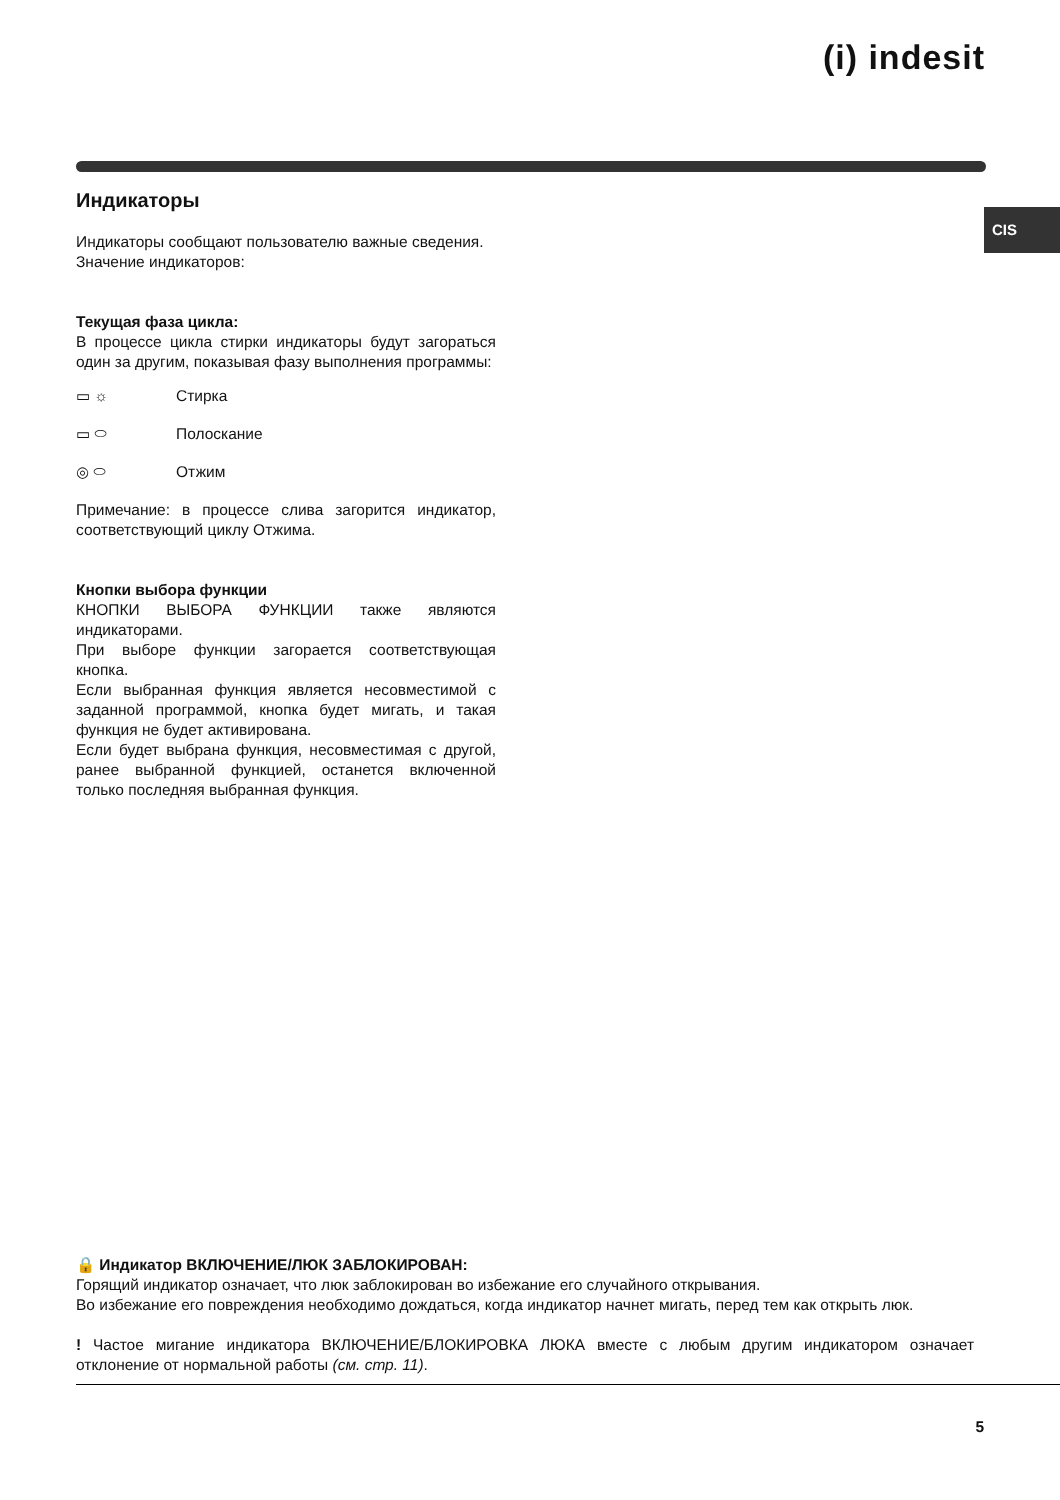(i) indesit
CIS
Индикаторы
Индикаторы сообщают пользователю важные сведения.
Значение индикаторов:
Текущая фаза цикла:
В процессе цикла стирки индикаторы будут загораться один за другим, показывая фазу выполнения программы:
▭ ☼ Стирка
▭ ⬭ Полоскание
◎ ⬭ Отжим
Примечание: в процессе слива загорится индикатор, соответствующий циклу Отжима.
Кнопки выбора функции
КНОПКИ ВЫБОРА ФУНКЦИИ также являются индикаторами.
При выборе функции загорается соответствующая кнопка.
Если выбранная функция является несовместимой с заданной программой, кнопка будет мигать, и такая функция не будет активирована.
Если будет выбрана функция, несовместимая с другой, ранее выбранной функцией, останется включенной только последняя выбранная функция.
🔒 Индикатор ВКЛЮЧЕНИЕ/ЛЮК ЗАБЛОКИРОВАН:
Горящий индикатор означает, что люк заблокирован во избежание его случайного открывания.
Во избежание его повреждения необходимо дождаться, когда индикатор начнет мигать, перед тем как открыть люк.
! Частое мигание индикатора ВКЛЮЧЕНИЕ/БЛОКИРОВКА ЛЮКА вместе с любым другим индикатором означает отклонение от нормальной работы (см. стр. 11).
5